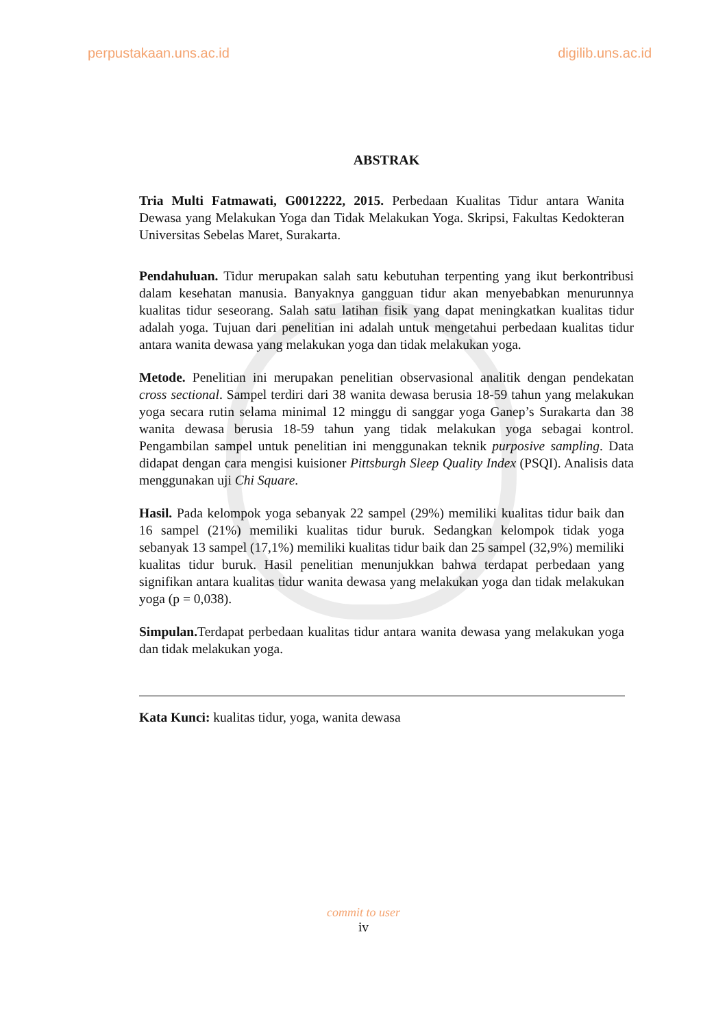perpustakaan.uns.ac.id digilib.uns.ac.id
ABSTRAK
Tria Multi Fatmawati, G0012222, 2015. Perbedaan Kualitas Tidur antara Wanita Dewasa yang Melakukan Yoga dan Tidak Melakukan Yoga. Skripsi, Fakultas Kedokteran Universitas Sebelas Maret, Surakarta.
Pendahuluan. Tidur merupakan salah satu kebutuhan terpenting yang ikut berkontribusi dalam kesehatan manusia. Banyaknya gangguan tidur akan menyebabkan menurunnya kualitas tidur seseorang. Salah satu latihan fisik yang dapat meningkatkan kualitas tidur adalah yoga. Tujuan dari penelitian ini adalah untuk mengetahui perbedaan kualitas tidur antara wanita dewasa yang melakukan yoga dan tidak melakukan yoga.
Metode. Penelitian ini merupakan penelitian observasional analitik dengan pendekatan cross sectional. Sampel terdiri dari 38 wanita dewasa berusia 18-59 tahun yang melakukan yoga secara rutin selama minimal 12 minggu di sanggar yoga Ganep’s Surakarta dan 38 wanita dewasa berusia 18-59 tahun yang tidak melakukan yoga sebagai kontrol. Pengambilan sampel untuk penelitian ini menggunakan teknik purposive sampling. Data didapat dengan cara mengisi kuisioner Pittsburgh Sleep Quality Index (PSQI). Analisis data menggunakan uji Chi Square.
Hasil. Pada kelompok yoga sebanyak 22 sampel (29%) memiliki kualitas tidur baik dan 16 sampel (21%) memiliki kualitas tidur buruk. Sedangkan kelompok tidak yoga sebanyak 13 sampel (17,1%) memiliki kualitas tidur baik dan 25 sampel (32,9%) memiliki kualitas tidur buruk. Hasil penelitian menunjukkan bahwa terdapat perbedaan yang signifikan antara kualitas tidur wanita dewasa yang melakukan yoga dan tidak melakukan yoga (p = 0,038).
Simpulan. Terdapat perbedaan kualitas tidur antara wanita dewasa yang melakukan yoga dan tidak melakukan yoga.
Kata Kunci: kualitas tidur, yoga, wanita dewasa
commit to user
iv